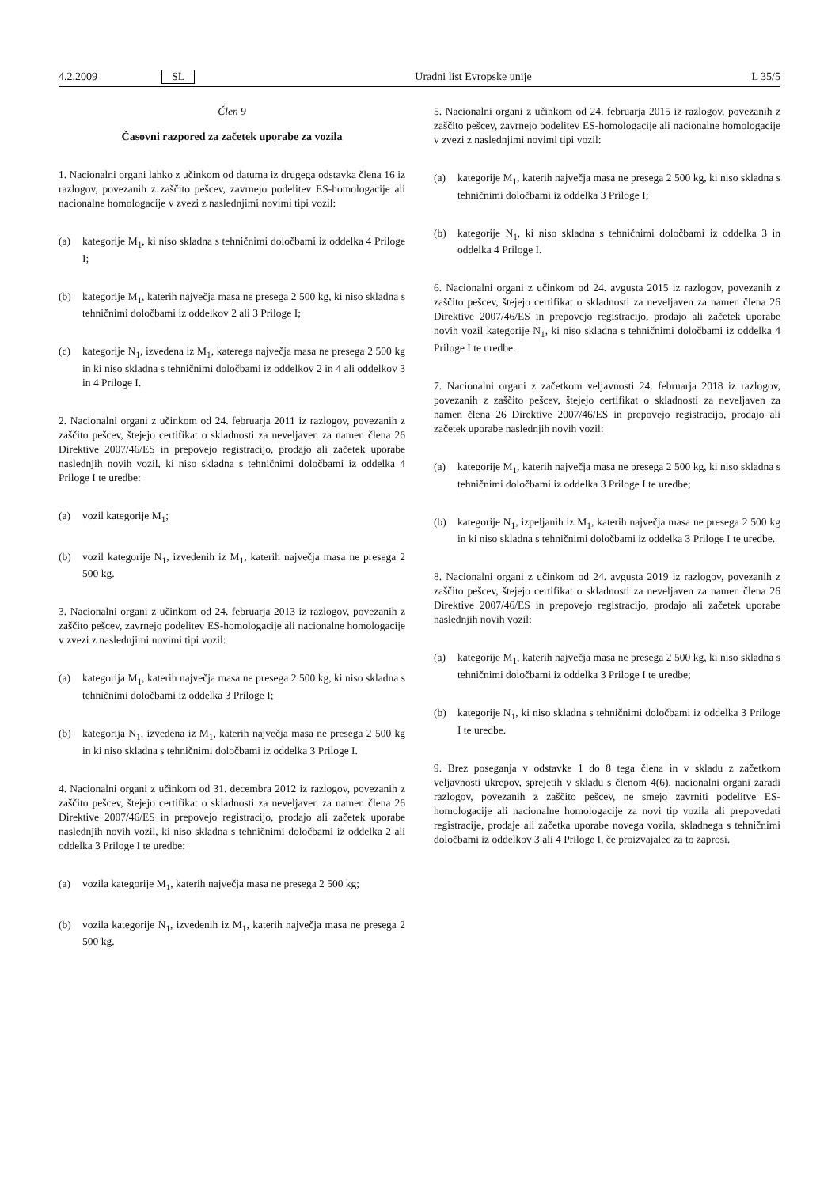4.2.2009 SL Uradni list Evropske unije L 35/5
Člen 9
Časovni razpored za začetek uporabe za vozila
1. Nacionalni organi lahko z učinkom od datuma iz drugega odstavka člena 16 iz razlogov, povezanih z zaščito pešcev, zavrnejo podelitev ES-homologacije ali nacionalne homologacije v zvezi z naslednjimi novimi tipi vozil:
(a) kategorije M<sub>1</sub>, ki niso skladna s tehničnimi določbami iz oddelka 4 Priloge I;
(b) kategorije M<sub>1</sub>, katerih največja masa ne presega 2 500 kg, ki niso skladna s tehničnimi določbami iz oddelkov 2 ali 3 Priloge I;
(c) kategorije N<sub>1</sub>, izvedena iz M<sub>1</sub>, katerega največja masa ne presega 2 500 kg in ki niso skladna s tehničnimi določbami iz oddelkov 2 in 4 ali oddelkov 3 in 4 Priloge I.
2. Nacionalni organi z učinkom od 24. februarja 2011 iz razlogov, povezanih z zaščito pešcev, štejejo certifikat o skladnosti za neveljaven za namen člena 26 Direktive 2007/46/ES in prepovejo registracijo, prodajo ali začetek uporabe naslednjih novih vozil, ki niso skladna s tehničnimi določbami iz oddelka 4 Priloge I te uredbe:
(a) vozil kategorije M<sub>1</sub>;
(b) vozil kategorije N<sub>1</sub>, izvedenih iz M<sub>1</sub>, katerih največja masa ne presega 2 500 kg.
3. Nacionalni organi z učinkom od 24. februarja 2013 iz razlogov, povezanih z zaščito pešcev, zavrnejo podelitev ES-homologacije ali nacionalne homologacije v zvezi z naslednjimi novimi tipi vozil:
(a) kategorija M<sub>1</sub>, katerih največja masa ne presega 2 500 kg, ki niso skladna s tehničnimi določbami iz oddelka 3 Priloge I;
(b) kategorija N<sub>1</sub>, izvedena iz M<sub>1</sub>, katerih največja masa ne presega 2 500 kg in ki niso skladna s tehničnimi določbami iz oddelka 3 Priloge I.
4. Nacionalni organi z učinkom od 31. decembra 2012 iz razlogov, povezanih z zaščito pešcev, štejejo certifikat o skladnosti za neveljaven za namen člena 26 Direktive 2007/46/ES in prepovejo registracijo, prodajo ali začetek uporabe naslednjih novih vozil, ki niso skladna s tehničnimi določbami iz oddelka 2 ali oddelka 3 Priloge I te uredbe:
(a) vozila kategorije M<sub>1</sub>, katerih največja masa ne presega 2 500 kg;
(b) vozila kategorije N<sub>1</sub>, izvedenih iz M<sub>1</sub>, katerih največja masa ne presega 2 500 kg.
5. Nacionalni organi z učinkom od 24. februarja 2015 iz razlogov, povezanih z zaščito pešcev, zavrnejo podelitev ES-homologacije ali nacionalne homologacije v zvezi z naslednjimi novimi tipi vozil:
(a) kategorije M<sub>1</sub>, katerih največja masa ne presega 2 500 kg, ki niso skladna s tehničnimi določbami iz oddelka 3 Priloge I;
(b) kategorije N<sub>1</sub>, ki niso skladna s tehničnimi določbami iz oddelka 3 in oddelka 4 Priloge I.
6. Nacionalni organi z učinkom od 24. avgusta 2015 iz razlogov, povezanih z zaščito pešcev, štejejo certifikat o skladnosti za neveljaven za namen člena 26 Direktive 2007/46/ES in prepovejo registracijo, prodajo ali začetek uporabe novih vozil kategorije N<sub>1</sub>, ki niso skladna s tehničnimi določbami iz oddelka 4 Priloge I te uredbe.
7. Nacionalni organi z začetkom veljavnosti 24. februarja 2018 iz razlogov, povezanih z zaščito pešcev, štejejo certifikat o skladnosti za neveljaven za namen člena 26 Direktive 2007/46/ES in prepovejo registracijo, prodajo ali začetek uporabe naslednjih novih vozil:
(a) kategorije M<sub>1</sub>, katerih največja masa ne presega 2 500 kg, ki niso skladna s tehničnimi določbami iz oddelka 3 Priloge I te uredbe;
(b) kategorije N<sub>1</sub>, izpeljanih iz M<sub>1</sub>, katerih največja masa ne presega 2 500 kg in ki niso skladna s tehničnimi določbami iz oddelka 3 Priloge I te uredbe.
8. Nacionalni organi z učinkom od 24. avgusta 2019 iz razlogov, povezanih z zaščito pešcev, štejejo certifikat o skladnosti za neveljaven za namen člena 26 Direktive 2007/46/ES in prepovejo registracijo, prodajo ali začetek uporabe naslednjih novih vozil:
(a) kategorije M<sub>1</sub>, katerih največja masa ne presega 2 500 kg, ki niso skladna s tehničnimi določbami iz oddelka 3 Priloge I te uredbe;
(b) kategorije N<sub>1</sub>, ki niso skladna s tehničnimi določbami iz oddelka 3 Priloge I te uredbe.
9. Brez poseganja v odstavke 1 do 8 tega člena in v skladu z začetkom veljavnosti ukrepov, sprejetih v skladu s členom 4(6), nacionalni organi zaradi razlogov, povezanih z zaščito pešcev, ne smejo zavrniti podelitve ES-homologacije ali nacionalne homologacije za novi tip vozila ali prepovedati registracije, prodaje ali začetka uporabe novega vozila, skladnega s tehničnimi določbami iz oddelkov 3 ali 4 Priloge I, če proizvajalec za to zaprosi.